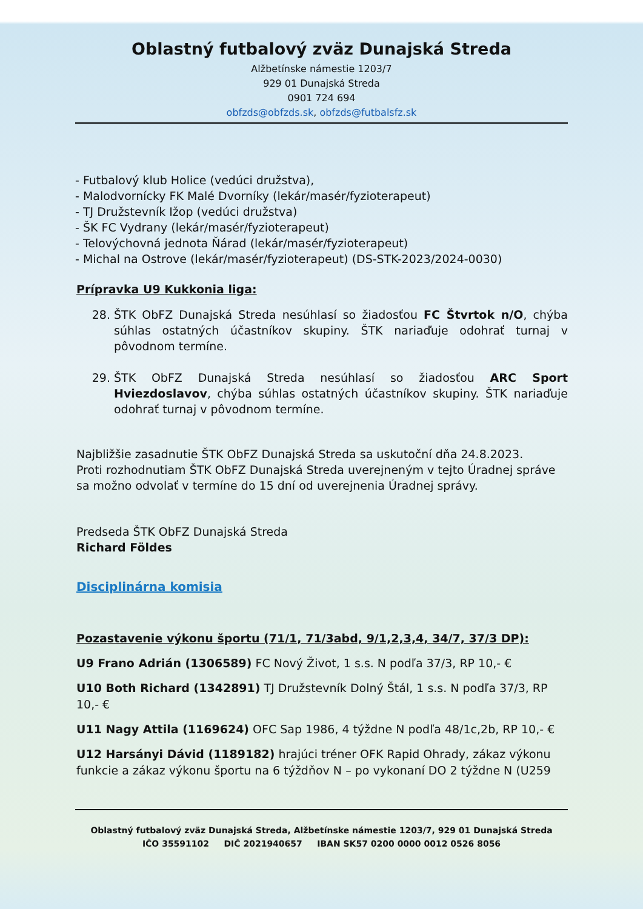Oblastný futbalový zväz Dunajská Streda
Alžbetínske námestie 1203/7
929 01 Dunajská Streda
0901 724 694
obfzds@obfzds.sk, obfzds@futbalsfz.sk
- Futbalový klub Holice (vedúci družstva),
- Malodvornícky FK Malé Dvorníky (lekár/masér/fyzioterapeut)
- TJ Družstevník Ižop (vedúci družstva)
- ŠK FC Vydrany (lekár/masér/fyzioterapeut)
- Telovýchovná jednota Ňárad (lekár/masér/fyzioterapeut)
- Michal na Ostrove (lekár/masér/fyzioterapeut) (DS-STK-2023/2024-0030)
Prípravka U9 Kukkonia liga:
28. ŠTK ObFZ Dunajská Streda nesúhlasí so žiadosťou FC Štvrtok n/O, chýba súhlas ostatných účastníkov skupiny. ŠTK nariaďuje odohrať turnaj v pôvodnom termíne.
29. ŠTK ObFZ Dunajská Streda nesúhlasí so žiadosťou ARC Sport Hviezdoslavov, chýba súhlas ostatných účastníkov skupiny. ŠTK nariaďuje odohrať turnaj v pôvodnom termíne.
Najbližšie zasadnutie ŠTK ObFZ Dunajská Streda sa uskutoční dňa 24.8.2023.
Proti rozhodnutiam ŠTK ObFZ Dunajská Streda uverejneným v tejto Úradnej správe sa možno odvolať v termíne do 15 dní od uverejnenia Úradnej správy.
Predseda ŠTK ObFZ Dunajská Streda
Richard Földes
Disciplinárna komisia
Pozastavenie výkonu športu (71/1, 71/3abd, 9/1,2,3,4, 34/7, 37/3 DP):
U9 Frano Adrián (1306589) FC Nový Život, 1 s.s. N podľa 37/3, RP 10,- €
U10 Both Richard (1342891) TJ Družstevník Dolný Štál, 1 s.s. N podľa 37/3, RP 10,- €
U11 Nagy Attila (1169624) OFC Sap 1986, 4 týždne N podľa 48/1c,2b, RP 10,- €
U12 Harsányi Dávid (1189182) hrajúci tréner OFK Rapid Ohrady, zákaz výkonu funkcie a zákaz výkonu športu na 6 týždňov N – po vykonaní DO 2 týždne N (U259
Oblastný futbalový zväz Dunajská Streda, Alžbetínske námestie 1203/7, 929 01 Dunajská Streda
IČO 35591102 DIČ 2021940657 IBAN SK57 0200 0000 0012 0526 8056